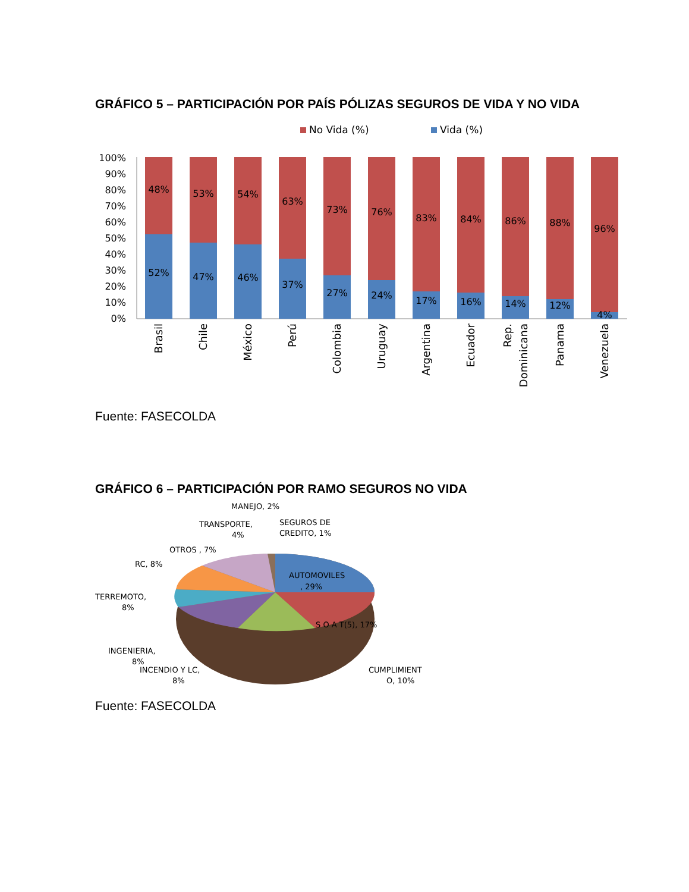GRÁFICO 5 – PARTICIPACIÓN POR PAÍS PÓLIZAS SEGUROS DE VIDA Y NO VIDA
No Vida (%)
Vida (%)
100%
90%
80%
70%
60%
50%
40%
30%
20%
10%
0%
48%
52%
53%
47%
54%
46%
63%
37%
73%
27%
76%
24%
83%
17%
84%
16%
86%
14%
88%
12%
96%
4%
Brasil
Chile
México
Perú
Colombia
Uruguay
Argentina
Ecuador
Rep.
Dominicana
Panama
Venezuela
Fuente: FASECOLDA
GRÁFICO 6 – PARTICIPACIÓN POR RAMO SEGUROS NO VIDA
MANEJO, 2%
SEGUROS DE
CREDITO, 1%
TRANSPORTE,
4%
OTROS , 7%
RC, 8%
AUTOMOVILES
, 29%
TERREMOTO,
8%
S O A T(5), 17%
INGENIERIA,
8%
INCENDIO Y LC,
8%
CUMPLIMIENT
O, 10%
Fuente: FASECOLDA